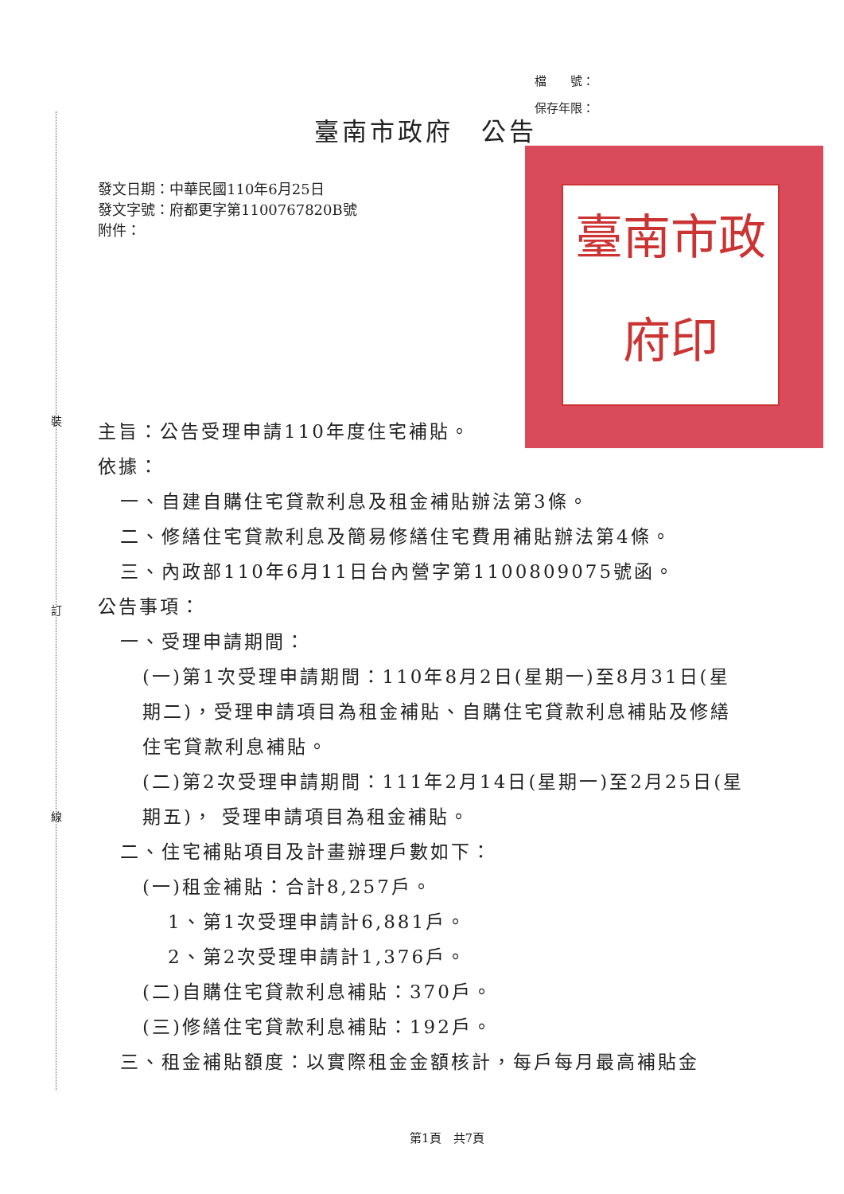裝
訂
線
檔　　號：
保存年限：
臺南市政府　公告
臺南市政府印
發文日期：中華民國110年6月25日
發文字號：府都更字第1100767820B號
附件：
主旨：公告受理申請110年度住宅補貼。
依據：
一、自建自購住宅貸款利息及租金補貼辦法第3條。
二、修繕住宅貸款利息及簡易修繕住宅費用補貼辦法第4條。
三、內政部110年6月11日台內營字第1100809075號函。
公告事項：
一、受理申請期間：
(一)第1次受理申請期間：110年8月2日(星期一)至8月31日(星期二)，受理申請項目為租金補貼、自購住宅貸款利息補貼及修繕住宅貸款利息補貼。
(二)第2次受理申請期間：111年2月14日(星期一)至2月25日(星期五)， 受理申請項目為租金補貼。
二、住宅補貼項目及計畫辦理戶數如下：
(一)租金補貼：合計8,257戶。
1、第1次受理申請計6,881戶。
2、第2次受理申請計1,376戶。
(二)自購住宅貸款利息補貼：370戶。
(三)修繕住宅貸款利息補貼：192戶。
三、租金補貼額度：以實際租金金額核計，每戶每月最高補貼金
第1頁　共7頁